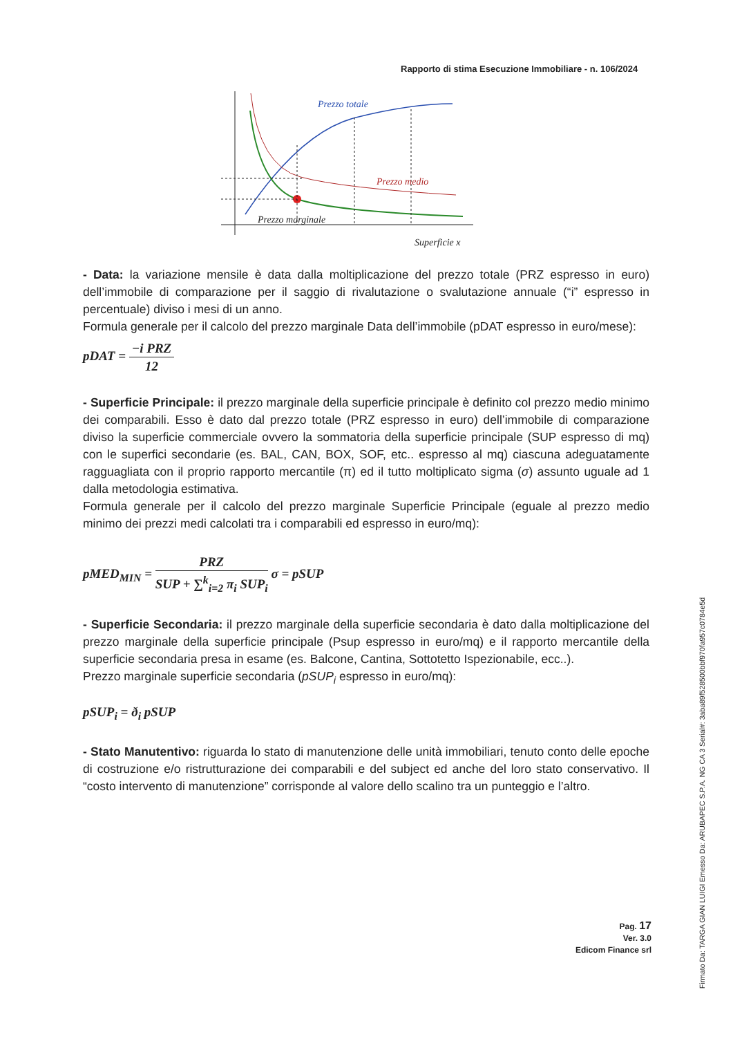Rapporto di stima Esecuzione Immobiliare - n. 106/2024
Prezzo totale
Prezzo medio
Prezzo marginale
Superficie x
- Data: la variazione mensile è data dalla moltiplicazione del prezzo totale (PRZ espresso in euro) dell’immobile di comparazione per il saggio di rivalutazione o svalutazione annuale (“i” espresso in percentuale) diviso i mesi di un anno.
Formula generale per il calcolo del prezzo marginale Data dell’immobile (pDAT espresso in euro/mese):
pDAT = −i PRZ 12
- Superficie Principale: il prezzo marginale della superficie principale è definito col prezzo medio minimo dei comparabili. Esso è dato dal prezzo totale (PRZ espresso in euro) dell’immobile di comparazione diviso la superficie commerciale ovvero la sommatoria della superficie principale (SUP espresso di mq) con le superfici secondarie (es. BAL, CAN, BOX, SOF, etc.. espresso al mq) ciascuna adeguatamente ragguagliata con il proprio rapporto mercantile (π) ed il tutto moltiplicato sigma (σ) assunto uguale ad 1 dalla metodologia estimativa.
Formula generale per il calcolo del prezzo marginale Superficie Principale (eguale al prezzo medio minimo dei prezzi medi calcolati tra i comparabili ed espresso in euro/mq):
pMED<sub>MIN</sub> = PRZ SUP + ∑<sup>k</sup><sub>i=2</sub> π<sub>i</sub> SUP<sub>i</sub> σ = pSUP
- Superficie Secondaria: il prezzo marginale della superficie secondaria è dato dalla moltiplicazione del prezzo marginale della superficie principale (Psup espresso in euro/mq) e il rapporto mercantile della superficie secondaria presa in esame (es. Balcone, Cantina, Sottotetto Ispezionabile, ecc..).
Prezzo marginale superficie secondaria (pSUP<sub>i</sub> espresso in euro/mq):
pSUP<sub>i</sub> = ð<sub>i</sub> pSUP
- Stato Manutentivo: riguarda lo stato di manutenzione delle unità immobiliari, tenuto conto delle epoche di costruzione e/o ristrutturazione dei comparabili e del subject ed anche del loro stato conservativo. Il “costo intervento di manutenzione” corrisponde al valore dello scalino tra un punteggio e l’altro.
Pag. 17
Ver. 3.0
Edicom Finance srl
Firmato Da: TARGA GIAN LUIGI Emesso Da: ARUBAPEC S.P.A. NG CA 3 Serial#: 3aba89f528500bbf970fa957c0784e5d